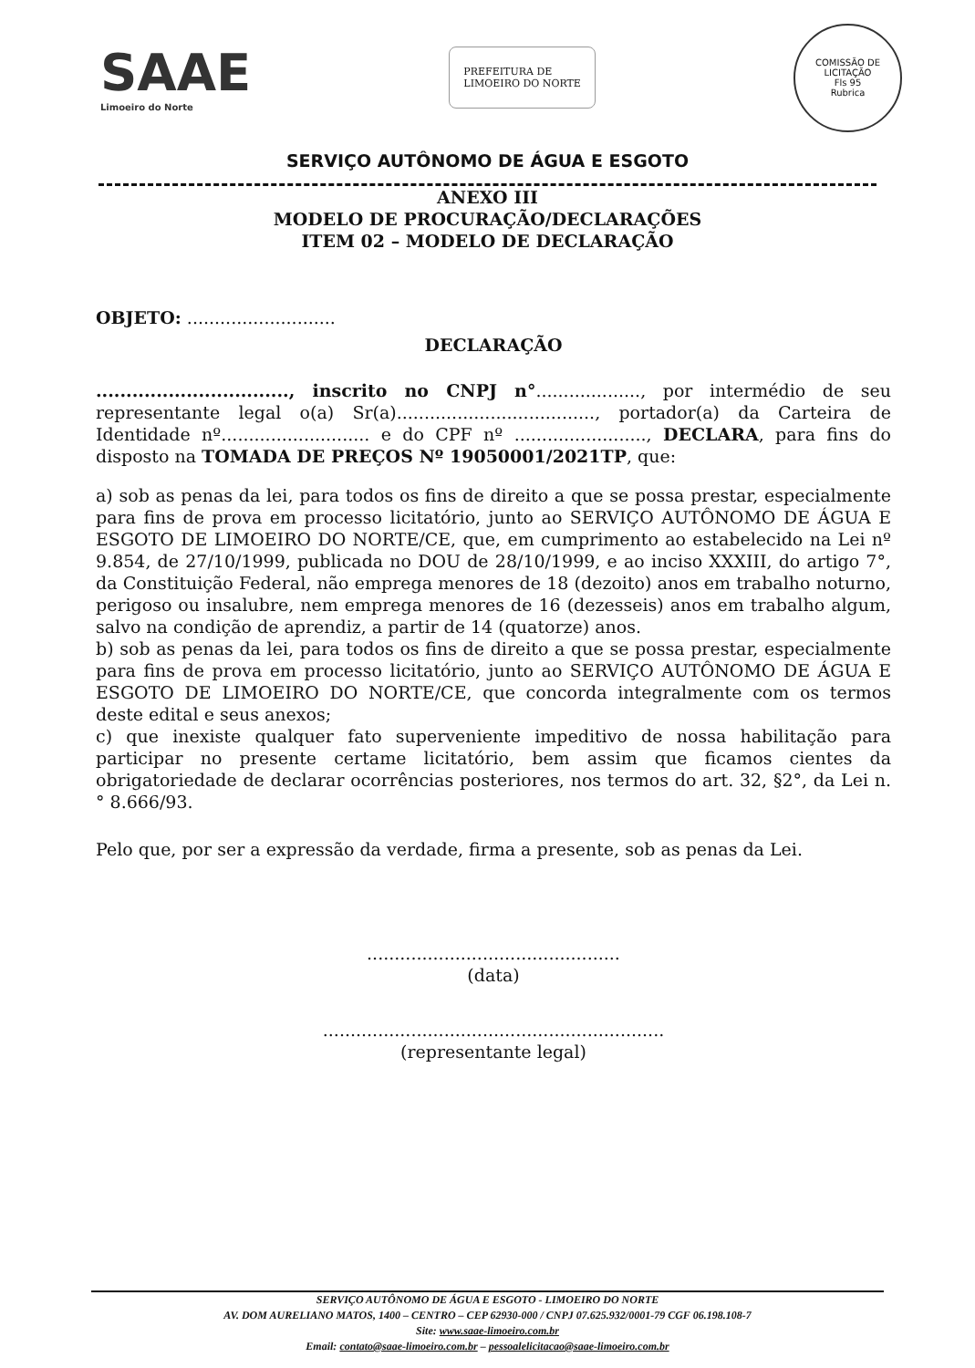SAAE
Limoeiro do Norte
PREFEITURA DE
LIMOEIRO DO NORTE
COMISSÃO DE LICITAÇÃO
Fls 95
Rubrica
SERVIÇO AUTÔNOMO DE ÁGUA E ESGOTO
ANEXO III
MODELO DE PROCURAÇÃO/DECLARAÇÕES
ITEM 02 – MODELO DE DECLARAÇÃO
OBJETO: ...........................
DECLARAÇÃO
................................, inscrito no CNPJ n°..................., por intermédio de seu representante legal o(a) Sr(a)...................................., portador(a) da Carteira de Identidade nº........................... e do CPF nº ........................, DECLARA, para fins do disposto na TOMADA DE PREÇOS Nº 19050001/2021TP, que:
a) sob as penas da lei, para todos os fins de direito a que se possa prestar, especialmente para fins de prova em processo licitatório, junto ao SERVIÇO AUTÔNOMO DE ÁGUA E ESGOTO DE LIMOEIRO DO NORTE/CE, que, em cumprimento ao estabelecido na Lei nº 9.854, de 27/10/1999, publicada no DOU de 28/10/1999, e ao inciso XXXIII, do artigo 7°, da Constituição Federal, não emprega menores de 18 (dezoito) anos em trabalho noturno, perigoso ou insalubre, nem emprega menores de 16 (dezesseis) anos em trabalho algum, salvo na condição de aprendiz, a partir de 14 (quatorze) anos.
b) sob as penas da lei, para todos os fins de direito a que se possa prestar, especialmente para fins de prova em processo licitatório, junto ao SERVIÇO AUTÔNOMO DE ÁGUA E ESGOTO DE LIMOEIRO DO NORTE/CE, que concorda integralmente com os termos deste edital e seus anexos;
c) que inexiste qualquer fato superveniente impeditivo de nossa habilitação para participar no presente certame licitatório, bem assim que ficamos cientes da obrigatoriedade de declarar ocorrências posteriores, nos termos do art. 32, §2°, da Lei n.° 8.666/93.
Pelo que, por ser a expressão da verdade, firma a presente, sob as penas da Lei.
..............................................
(data)
..............................................................
(representante legal)
SERVIÇO AUTÔNOMO DE ÁGUA E ESGOTO - LIMOEIRO DO NORTE
AV. DOM AURELIANO MATOS, 1400 – CENTRO – CEP 62930-000 / CNPJ 07.625.932/0001-79 CGF 06.198.108-7
Site: www.saae-limoeiro.com.br
Email: contato@saae-limoeiro.com.br – pessoalelicitacao@saae-limoeiro.com.br